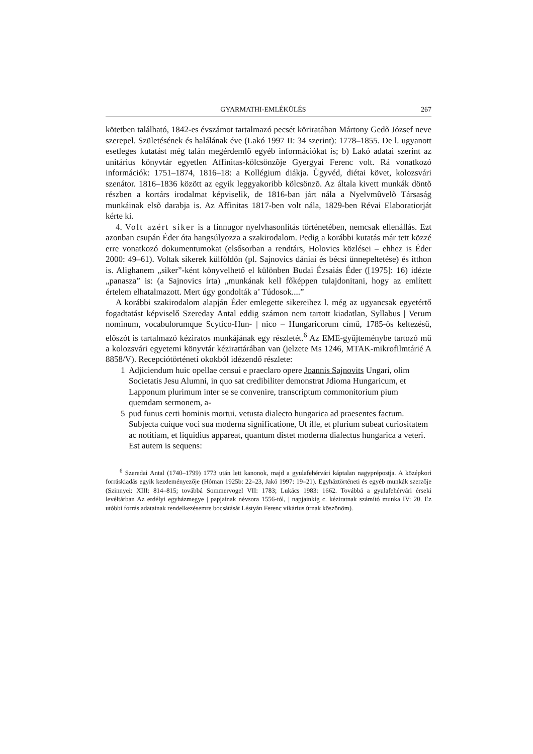GYARMATHI-EMLÉKÜLÉS 267
kötetben található, 1842-es évszámot tartalmazó pecsét köriratában Mártony Gedõ József neve szerepel. Születésének és halálának éve (Lakó 1997 II: 34 szerint): 1778–1855. De l. ugyanott esetleges kutatást még talán megérdemlõ egyéb információkat is; b) Lakó adatai szerint az unitárius könyvtár egyetlen Affinitas-kölcsönzõje Gyergyai Ferenc volt. Rá vonatkozó információk: 1751–1874, 1816–18: a Kollégium diákja. Ügyvéd, diétai követ, kolozsvári szenátor. 1816–1836 között az egyik leggyakoribb kölcsönzõ. Az általa kivett munkák döntõ részben a kortárs irodalmat képviselik, de 1816-ban járt nála a Nyelvmûvelõ Társaság munkáinak elsõ darabja is. Az Affinitas 1817-ben volt nála, 1829-ben Révai Elaboratiorját kérte ki.
4. Volt azért siker is a finnugor nyelvhasonlítás történetében, nemcsak ellenállás. Ezt azonban csupán Éder óta hangsúlyozza a szakirodalom. Pedig a korábbi kutatás már tett közzé erre vonatkozó dokumentumokat (elsősorban a rendtárs, Holovics közlései – ehhez is Éder 2000: 49–61). Voltak sikerek külföldön (pl. Sajnovics dániai és bécsi ünnepeltetése) és itthon is. Alighanem „siker”-ként könyvelhető el különben Budai Ézsaiás Éder ([1975]: 16) idézte „panasza” is: (a Sajnovics írta) „munkának kell főképpen tulajdonitani, hogy az említett értelem elhatalmazott. Mert úgy gondolták a’ Túdosok....”
A korábbi szakirodalom alapján Éder emlegette sikereihez l. még az ugyancsak egyetértő fogadtatást képviselő Szereday Antal eddig számon nem tartott kiadatlan, Syllabus | Verum nominum, vocabulorumque Scytico-Hun- | nico – Hungaricorum című, 1785-ös keltezésű, előszót is tartalmazó kéziratos munkájának egy részletét.<sup>6</sup> Az EME-gyűjteménybe tartozó mű a kolozsvári egyetemi könyvtár kézirattárában van (jelzete Ms 1246, MTAK-mikrofilmtárié A 8858/V). Recepciótörténeti okokból idézendő részlete:
1 Adjiciendum huic opellae censui e praeclaro opere Joannis Sajnovits Ungari, olim Societatis Jesu Alumni, in quo sat credibiliter demonstrat Jdioma Hungaricum, et Lapponum plurimum inter se se convenire, transcriptum commonitorium pium quemdam sermonem, a-
5 pud funus certi hominis mortui. vetusta dialecto hungarica ad praesentes factum. Subjecta cuique voci sua moderna significatione, Ut ille, et plurium subeat curiositatem ac notitiam, et liquidius appareat, quantum distet moderna dialectus hungarica a veteri.
Est autem is sequens:
<sup>6</sup> Szeredai Antal (1740–1799) 1773 után lett kanonok, majd a gyulafehérvári káptalan nagyprépostja. A középkori forráskiadás egyik kezdeményezője (Hóman 1925b: 22–23, Jakó 1997: 19–21). Egyháztörténeti és egyéb munkák szerzője (Szinnyei: XIII: 814–815; továbbá Sommervogel VII: 1783; Lukács 1983: 1662. Továbbá a gyulafehérvári érseki levéltárban Az erdélyi egyházmegye | papjainak névsora 1556-tól, | napjainkig c. kéziratnak számító munka IV: 20. Ez utóbbi forrás adatainak rendelkezésemre bocsátását Léstyán Ferenc vikárius úrnak köszönöm).